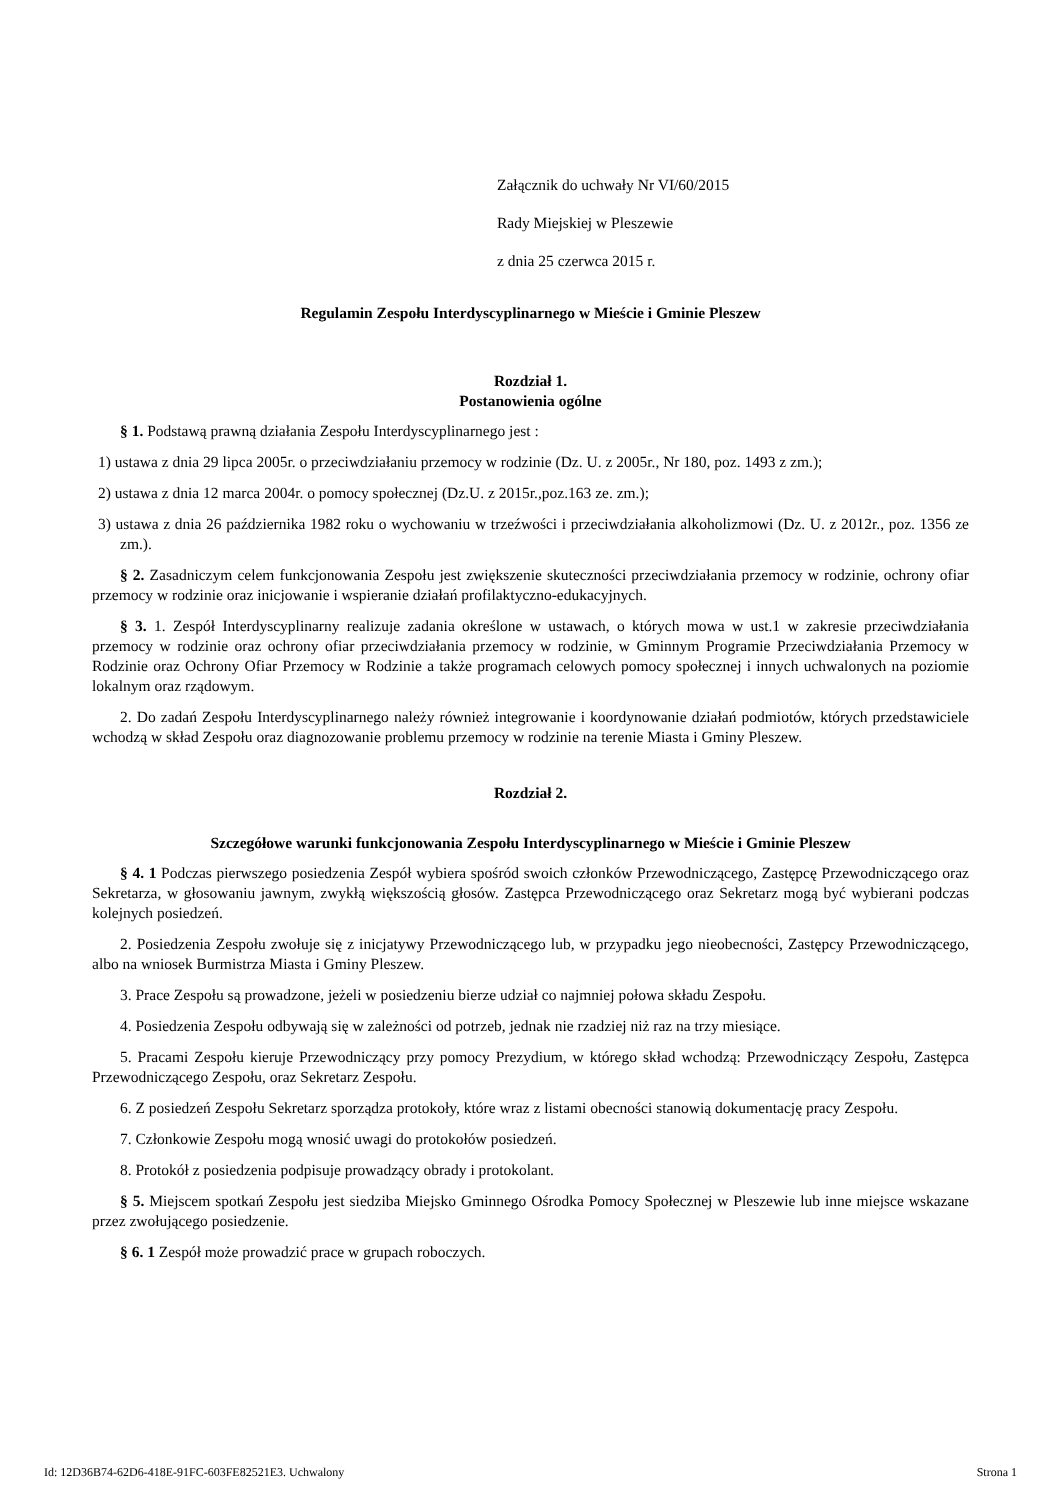Załącznik do uchwały Nr VI/60/2015
Rady Miejskiej w Pleszewie
z dnia 25 czerwca 2015 r.
Regulamin Zespołu Interdyscyplinarnego w Mieście i Gminie Pleszew
Rozdział 1.
Postanowienia ogólne
§ 1. Podstawą prawną działania Zespołu Interdyscyplinarnego jest :
1) ustawa z dnia 29 lipca 2005r. o przeciwdziałaniu przemocy w rodzinie (Dz. U. z 2005r., Nr 180, poz. 1493 z zm.);
2) ustawa z dnia 12 marca 2004r. o pomocy społecznej (Dz.U. z 2015r.,poz.163 ze. zm.);
3) ustawa z dnia 26 października 1982 roku o wychowaniu w trzeźwości i przeciwdziałania alkoholizmowi (Dz. U. z 2012r., poz. 1356 ze zm.).
§ 2. Zasadniczym celem funkcjonowania Zespołu jest zwiększenie skuteczności przeciwdziałania przemocy w rodzinie, ochrony ofiar przemocy w rodzinie oraz inicjowanie i wspieranie działań profilaktyczno-edukacyjnych.
§ 3. 1. Zespół Interdyscyplinarny realizuje zadania określone w ustawach, o których mowa w ust.1 w zakresie przeciwdziałania przemocy w rodzinie oraz ochrony ofiar przeciwdziałania przemocy w rodzinie, w Gminnym Programie Przeciwdziałania Przemocy w Rodzinie oraz Ochrony Ofiar Przemocy w Rodzinie a także programach celowych pomocy społecznej i innych uchwalonych na poziomie lokalnym oraz rządowym.
2. Do zadań Zespołu Interdyscyplinarnego należy również integrowanie i koordynowanie działań podmiotów, których przedstawiciele wchodzą w skład Zespołu oraz diagnozowanie problemu przemocy w rodzinie na terenie Miasta i Gminy Pleszew.
Rozdział 2.
Szczegółowe warunki funkcjonowania Zespołu Interdyscyplinarnego w Mieście i Gminie Pleszew
§ 4. 1 Podczas pierwszego posiedzenia Zespół wybiera spośród swoich członków Przewodniczącego, Zastępcę Przewodniczącego oraz Sekretarza, w głosowaniu jawnym, zwykłą większością głosów. Zastępca Przewodniczącego oraz Sekretarz mogą być wybierani podczas kolejnych posiedzeń.
2. Posiedzenia Zespołu zwołuje się z inicjatywy Przewodniczącego lub, w przypadku jego nieobecności, Zastępcy Przewodniczącego, albo na wniosek Burmistrza Miasta i Gminy Pleszew.
3. Prace Zespołu są prowadzone, jeżeli w posiedzeniu bierze udział co najmniej połowa składu Zespołu.
4. Posiedzenia Zespołu odbywają się w zależności od potrzeb, jednak nie rzadziej niż raz na trzy miesiące.
5. Pracami Zespołu kieruje Przewodniczący przy pomocy Prezydium, w którego skład wchodzą: Przewodniczący Zespołu, Zastępca Przewodniczącego Zespołu, oraz Sekretarz Zespołu.
6. Z posiedzeń Zespołu Sekretarz sporządza protokoły, które wraz z listami obecności stanowią dokumentację pracy Zespołu.
7. Członkowie Zespołu mogą wnosić uwagi do protokołów posiedzeń.
8. Protokół z posiedzenia podpisuje prowadzący obrady i protokolant.
§ 5. Miejscem spotkań Zespołu jest siedziba Miejsko Gminnego Ośrodka Pomocy Społecznej w Pleszewie lub inne miejsce wskazane przez zwołującego posiedzenie.
§ 6. 1 Zespół może prowadzić prace w grupach roboczych.
Id: 12D36B74-62D6-418E-91FC-603FE82521E3. Uchwalony Strona 1